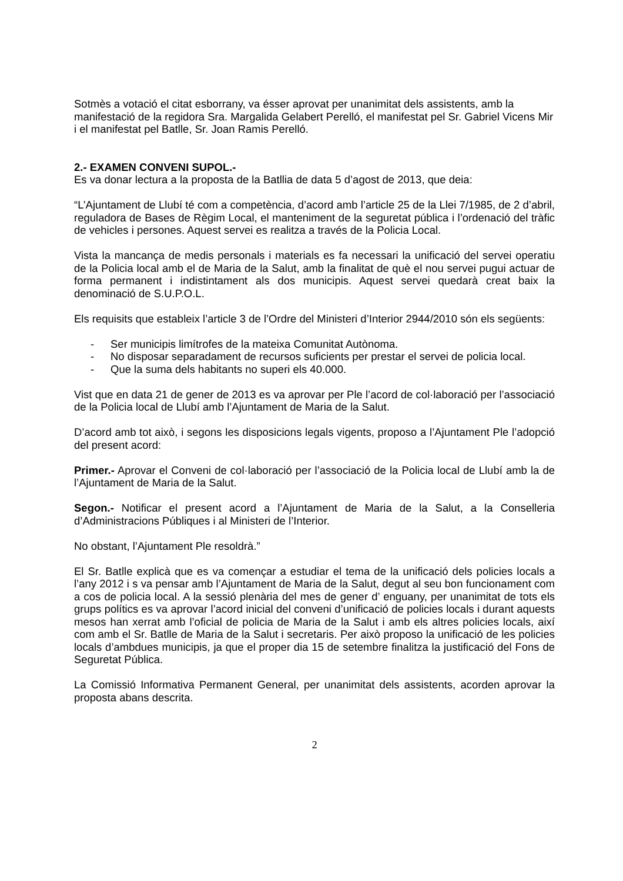Sotmès a votació el citat esborrany, va ésser aprovat per unanimitat dels assistents, amb la manifestació de la regidora Sra. Margalida Gelabert Perelló, el manifestat pel Sr. Gabriel Vicens Mir i el manifestat pel Batlle, Sr. Joan Ramis Perelló.
2.- EXAMEN CONVENI SUPOL.-
Es va donar lectura a la proposta de la Batllia de data 5 d’agost de 2013, que deia:
“L’Ajuntament de Llubí té com a competència, d’acord amb l’article 25 de la Llei 7/1985, de 2 d’abril, reguladora de Bases de Règim Local, el manteniment de la seguretat pública i l’ordenació del tràfic de vehicles i persones. Aquest servei es realitza a través de la Policia Local.
Vista la mancança de medis personals i materials es fa necessari la unificació del servei operatiu de la Policia local amb el de Maria de la Salut, amb la finalitat de què el nou servei pugui actuar de forma permanent i indistintament als dos municipis. Aquest servei quedarà creat baix la denominació de S.U.P.O.L.
Els requisits que estableix l’article 3 de l’Ordre del Ministeri d’Interior 2944/2010 són els següents:
- Ser municipis limítrofes de la mateixa Comunitat Autònoma.
- No disposar separadament de recursos suficients per prestar el servei de policia local.
- Que la suma dels habitants no superi els 40.000.
Vist que en data 21 de gener de 2013 es va aprovar per Ple l’acord de col·laboració per l’associació de la Policia local de Llubí amb l’Ajuntament de Maria de la Salut.
D’acord amb tot això, i segons les disposicions legals vigents, proposo a l’Ajuntament Ple l’adopció del present acord:
Primer.- Aprovar el Conveni de col·laboració per l’associació de la Policia local de Llubí amb la de l’Ajuntament de Maria de la Salut.
Segon.- Notificar el present acord a l’Ajuntament de Maria de la Salut, a la Conselleria d’Administracions Públiques i al Ministeri de l’Interior.
No obstant, l’Ajuntament Ple resoldrà.”
El Sr. Batlle explicà que es va començar a estudiar el tema de la unificació dels policies locals a l’any 2012 i s va pensar amb l’Ajuntament de Maria de la Salut, degut al seu bon funcionament com a cos de policia local. A la sessió plenària del mes de gener d’ enguany, per unanimitat de tots els grups polítics es va aprovar l’acord inicial del conveni d’unificació de policies locals i durant aquests mesos han xerrat amb l’oficial de policia de Maria de la Salut i amb els altres policies locals, així com amb el Sr. Batlle de Maria de la Salut i secretaris. Per això proposo la unificació de les policies locals d’ambdues municipis, ja que el proper dia 15 de setembre finalitza la justificació del Fons de Seguretat Pública.
La Comissió Informativa Permanent General, per unanimitat dels assistents, acorden aprovar la proposta abans descrita.
2